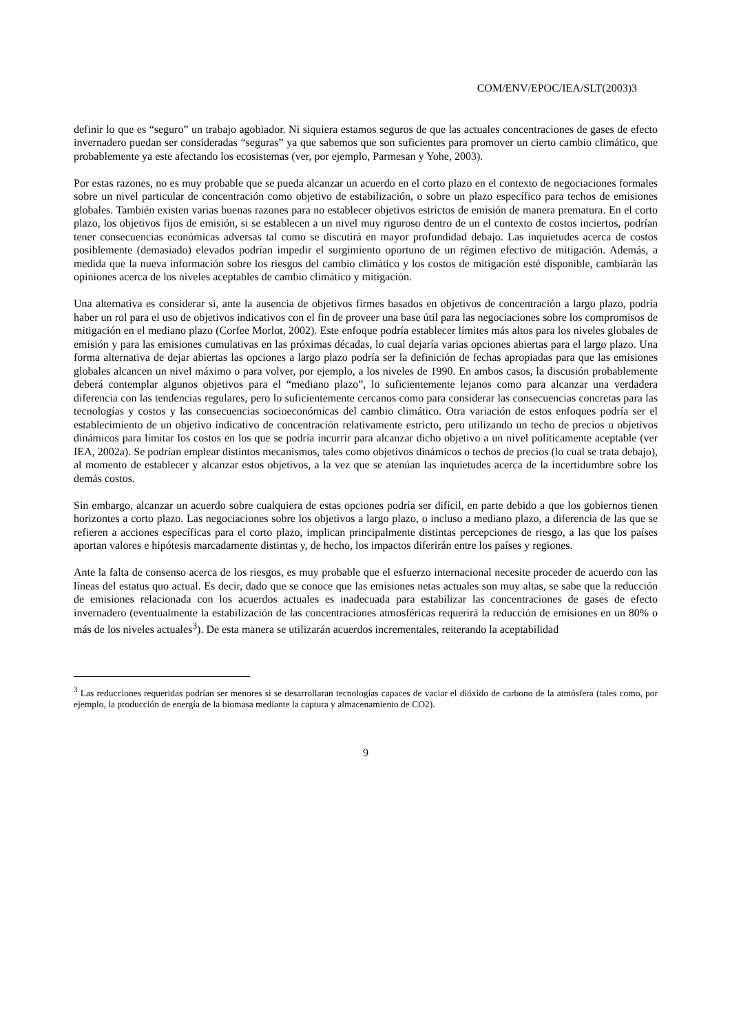COM/ENV/EPOC/IEA/SLT(2003)3
definir lo que es “seguro” un trabajo agobiador. Ni siquiera estamos seguros de que las actuales concentraciones de gases de efecto invernadero puedan ser consideradas “seguras” ya que sabemos que son suficientes para promover un cierto cambio climático, que probablemente ya este afectando los ecosistemas (ver, por ejemplo, Parmesan y Yohe, 2003).
Por estas razones, no es muy probable que se pueda alcanzar un acuerdo en el corto plazo en el contexto de negociaciones formales sobre un nivel particular de concentración como objetivo de estabilización, o sobre un plazo específico para techos de emisiones globales. También existen varias buenas razones para no establecer objetivos estrictos de emisión de manera prematura. En el corto plazo, los objetivos fijos de emisión, si se establecen a un nivel muy riguroso dentro de un el contexto de costos inciertos, podrían tener consecuencias económicas adversas tal como se discutirá en mayor profundidad debajo. Las inquietudes acerca de costos posiblemente (demasiado) elevados podrían impedir el surgimiento oportuno de un régimen efectivo de mitigación. Además, a medida que la nueva información sobre los riesgos del cambio climático y los costos de mitigación esté disponible, cambiarán las opiniones acerca de los niveles aceptables de cambio climático y mitigación.
Una alternativa es considerar si, ante la ausencia de objetivos firmes basados en objetivos de concentración a largo plazo, podría haber un rol para el uso de objetivos indicativos con el fin de proveer una base útil para las negociaciones sobre los compromisos de mitigación en el mediano plazo (Corfee Morlot, 2002). Este enfoque podría establecer límites más altos para los niveles globales de emisión y para las emisiones cumulativas en las próximas décadas, lo cual dejaría varias opciones abiertas para el largo plazo. Una forma alternativa de dejar abiertas las opciones a largo plazo podría ser la definición de fechas apropiadas para que las emisiones globales alcancen un nivel máximo o para volver, por ejemplo, a los niveles de 1990. En ambos casos, la discusión probablemente deberá contemplar algunos objetivos para el “mediano plazo”, lo suficientemente lejanos como para alcanzar una verdadera diferencia con las tendencias regulares, pero lo suficientemente cercanos como para considerar las consecuencias concretas para las tecnologías y costos y las consecuencias socioeconómicas del cambio climático. Otra variación de estos enfoques podría ser el establecimiento de un objetivo indicativo de concentración relativamente estricto, pero utilizando un techo de precios u objetivos dinámicos para limitar los costos en los que se podría incurrir para alcanzar dicho objetivo a un nivel políticamente aceptable (ver IEA, 2002a). Se podrían emplear distintos mecanismos, tales como objetivos dinámicos o techos de precios (lo cual se trata debajo), al momento de establecer y alcanzar estos objetivos, a la vez que se atenúan las inquietudes acerca de la incertidumbre sobre los demás costos.
Sin embargo, alcanzar un acuerdo sobre cualquiera de estas opciones podría ser difícil, en parte debido a que los gobiernos tienen horizontes a corto plazo. Las negociaciones sobre los objetivos a largo plazo, o incluso a mediano plazo, a diferencia de las que se refieren a acciones específicas para el corto plazo, implican principalmente distintas percepciones de riesgo, a las que los países aportan valores e hipótesis marcadamente distintas y, de hecho, los impactos diferirán entre los países y regiones.
Ante la falta de consenso acerca de los riesgos, es muy probable que el esfuerzo internacional necesite proceder de acuerdo con las líneas del estatus quo actual. Es decir, dado que se conoce que las emisiones netas actuales son muy altas, se sabe que la reducción de emisiones relacionada con los acuerdos actuales es inadecuada para estabilizar las concentraciones de gases de efecto invernadero (eventualmente la estabilización de las concentraciones atmosféricas requerirá la reducción de emisiones en un 80% o más de los niveles actuales<sup>3</sup>). De esta manera se utilizarán acuerdos incrementales, reiterando la aceptabilidad
<sup>3</sup> Las reducciones requeridas podrían ser menores si se desarrollaran tecnologías capaces de vaciar el dióxido de carbono de la atmósfera (tales como, por ejemplo, la producción de energía de la biomasa mediante la captura y almacenamiento de CO2).
9